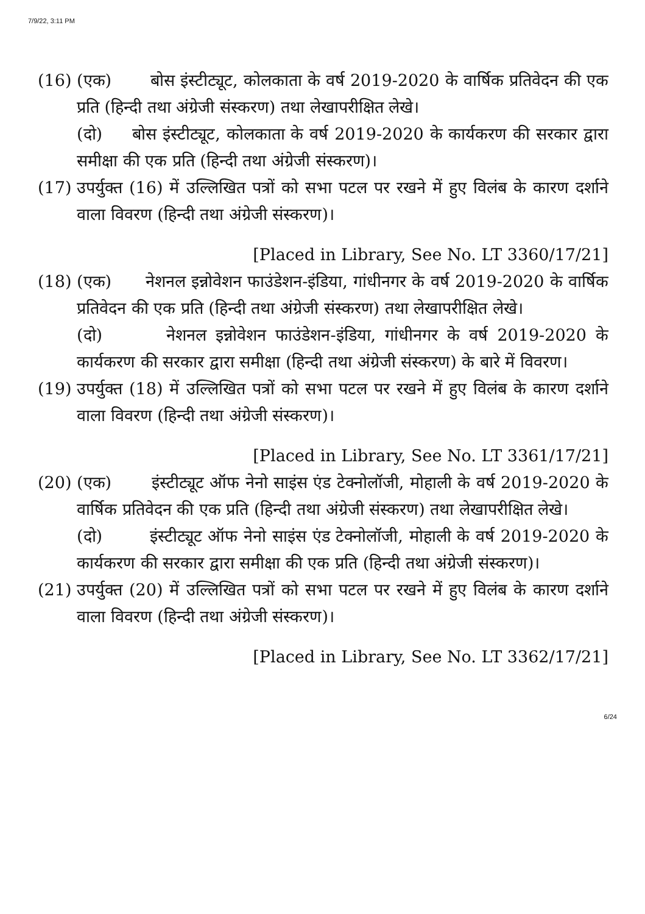7/9/22, 3:11 PM
(16)
(एक) बोस इंस्टीट्यूट, कोलकाता के वर्ष 2019-2020 के वार्षिक प्रतिवेदन की एक प्रति (हिन्दी तथा अंग्रेजी संस्करण) तथा लेखापरीक्षित लेखे।
(दो) बोस इंस्टीट्यूट, कोलकाता के वर्ष 2019-2020 के कार्यकरण की सरकार द्वारा समीक्षा की एक प्रति (हिन्दी तथा अंग्रेजी संस्करण)।
(17)
उपर्युक्त (16) में उल्लिखित पत्रों को सभा पटल पर रखने में हुए विलंब के कारण दर्शाने वाला विवरण (हिन्दी तथा अंग्रेजी संस्करण)।
[Placed in Library, See No. LT 3360/17/21]
(18)
(एक) नेशनल इन्नोवेशन फाउंडेशन-इंडिया, गांधीनगर के वर्ष 2019-2020 के वार्षिक प्रतिवेदन की एक प्रति (हिन्दी तथा अंग्रेजी संस्करण) तथा लेखापरीक्षित लेखे।
(दो) नेशनल इन्नोवेशन फाउंडेशन-इंडिया, गांधीनगर के वर्ष 2019-2020 के कार्यकरण की सरकार द्वारा समीक्षा (हिन्दी तथा अंग्रेजी संस्करण) के बारे में विवरण।
(19)
उपर्युक्त (18) में उल्लिखित पत्रों को सभा पटल पर रखने में हुए विलंब के कारण दर्शाने वाला विवरण (हिन्दी तथा अंग्रेजी संस्करण)।
[Placed in Library, See No. LT 3361/17/21]
(20)
(एक) इंस्टीट्यूट ऑफ नेनो साइंस एंड टेक्नोलॉजी, मोहाली के वर्ष 2019-2020 के वार्षिक प्रतिवेदन की एक प्रति (हिन्दी तथा अंग्रेजी संस्करण) तथा लेखापरीक्षित लेखे।
(दो) इंस्टीट्यूट ऑफ नेनो साइंस एंड टेक्नोलॉजी, मोहाली के वर्ष 2019-2020 के कार्यकरण की सरकार द्वारा समीक्षा की एक प्रति (हिन्दी तथा अंग्रेजी संस्करण)।
(21)
उपर्युक्त (20) में उल्लिखित पत्रों को सभा पटल पर रखने में हुए विलंब के कारण दर्शाने वाला विवरण (हिन्दी तथा अंग्रेजी संस्करण)।
[Placed in Library, See No. LT 3362/17/21]
6/24